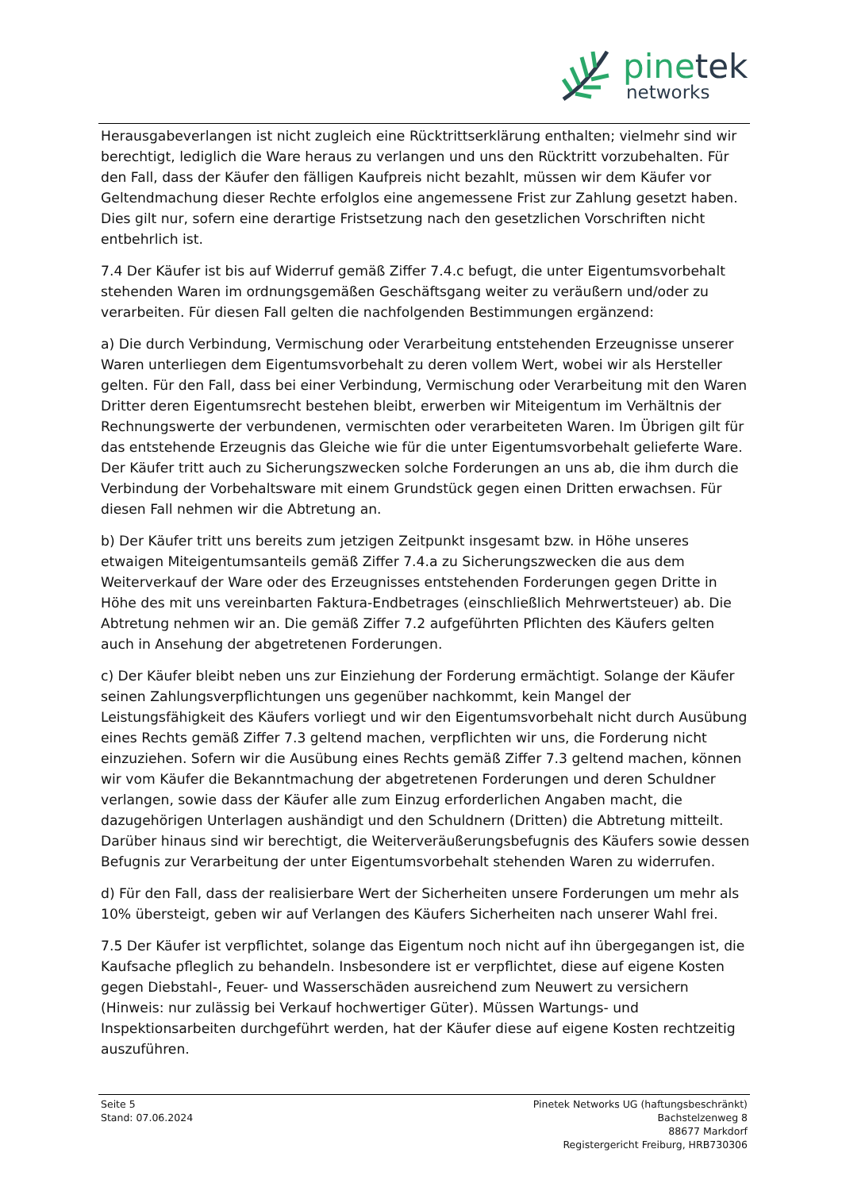pinetek
networks
Herausgabeverlangen ist nicht zugleich eine Rücktrittserklärung enthalten; vielmehr sind wir berechtigt, lediglich die Ware heraus zu verlangen und uns den Rücktritt vorzubehalten. Für den Fall, dass der Käufer den fälligen Kaufpreis nicht bezahlt, müssen wir dem Käufer vor Geltendmachung dieser Rechte erfolglos eine angemessene Frist zur Zahlung gesetzt haben. Dies gilt nur, sofern eine derartige Fristsetzung nach den gesetzlichen Vorschriften nicht entbehrlich ist.
7.4 Der Käufer ist bis auf Widerruf gemäß Ziffer 7.4.c befugt, die unter Eigentumsvorbehalt stehenden Waren im ordnungsgemäßen Geschäftsgang weiter zu veräußern und/oder zu verarbeiten. Für diesen Fall gelten die nachfolgenden Bestimmungen ergänzend:
a) Die durch Verbindung, Vermischung oder Verarbeitung entstehenden Erzeugnisse unserer Waren unterliegen dem Eigentumsvorbehalt zu deren vollem Wert, wobei wir als Hersteller gelten. Für den Fall, dass bei einer Verbindung, Vermischung oder Verarbeitung mit den Waren Dritter deren Eigentumsrecht bestehen bleibt, erwerben wir Miteigentum im Verhältnis der Rechnungswerte der verbundenen, vermischten oder verarbeiteten Waren. Im Übrigen gilt für das entstehende Erzeugnis das Gleiche wie für die unter Eigentumsvorbehalt gelieferte Ware. Der Käufer tritt auch zu Sicherungszwecken solche Forderungen an uns ab, die ihm durch die Verbindung der Vorbehaltsware mit einem Grundstück gegen einen Dritten erwachsen. Für diesen Fall nehmen wir die Abtretung an.
b) Der Käufer tritt uns bereits zum jetzigen Zeitpunkt insgesamt bzw. in Höhe unseres etwaigen Miteigentumsanteils gemäß Ziffer 7.4.a zu Sicherungszwecken die aus dem Weiterverkauf der Ware oder des Erzeugnisses entstehenden Forderungen gegen Dritte in Höhe des mit uns vereinbarten Faktura-Endbetrages (einschließlich Mehrwertsteuer) ab. Die Abtretung nehmen wir an. Die gemäß Ziffer 7.2 aufgeführten Pflichten des Käufers gelten auch in Ansehung der abgetretenen Forderungen.
c) Der Käufer bleibt neben uns zur Einziehung der Forderung ermächtigt. Solange der Käufer seinen Zahlungsverpflichtungen uns gegenüber nachkommt, kein Mangel der Leistungsfähigkeit des Käufers vorliegt und wir den Eigentumsvorbehalt nicht durch Ausübung eines Rechts gemäß Ziffer 7.3 geltend machen, verpflichten wir uns, die Forderung nicht einzuziehen. Sofern wir die Ausübung eines Rechts gemäß Ziffer 7.3 geltend machen, können wir vom Käufer die Bekanntmachung der abgetretenen Forderungen und deren Schuldner verlangen, sowie dass der Käufer alle zum Einzug erforderlichen Angaben macht, die dazugehörigen Unterlagen aushändigt und den Schuldnern (Dritten) die Abtretung mitteilt. Darüber hinaus sind wir berechtigt, die Weiterveräußerungsbefugnis des Käufers sowie dessen Befugnis zur Verarbeitung der unter Eigentumsvorbehalt stehenden Waren zu widerrufen.
d) Für den Fall, dass der realisierbare Wert der Sicherheiten unsere Forderungen um mehr als 10% übersteigt, geben wir auf Verlangen des Käufers Sicherheiten nach unserer Wahl frei.
7.5 Der Käufer ist verpflichtet, solange das Eigentum noch nicht auf ihn übergegangen ist, die Kaufsache pfleglich zu behandeln. Insbesondere ist er verpflichtet, diese auf eigene Kosten gegen Diebstahl-, Feuer- und Wasserschäden ausreichend zum Neuwert zu versichern (Hinweis: nur zulässig bei Verkauf hochwertiger Güter). Müssen Wartungs- und Inspektionsarbeiten durchgeführt werden, hat der Käufer diese auf eigene Kosten rechtzeitig auszuführen.
Seite 5
Stand: 07.06.2024
Pinetek Networks UG (haftungsbeschränkt)
Bachstelzenweg 8
88677 Markdorf
Registergericht Freiburg, HRB730306